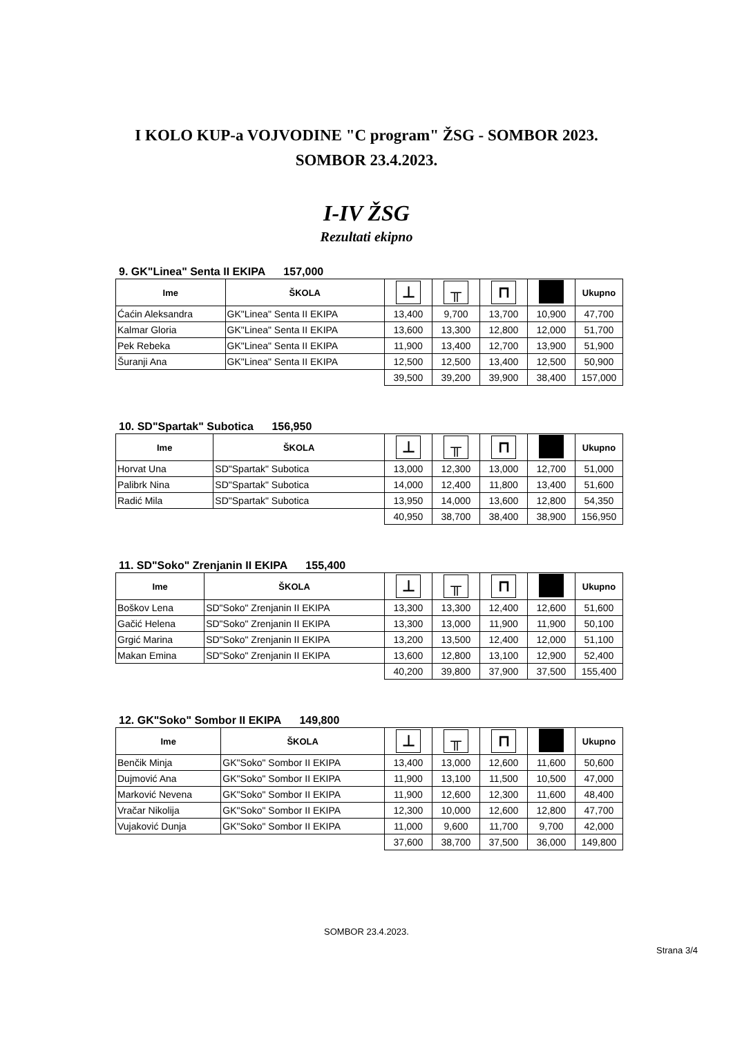I KOLO KUP-a VOJVODINE "C program" ŽSG - SOMBOR 2023.
SOMBOR 23.4.2023.
I-IV ŽSG
Rezultati ekipno
9. GK"Linea" Senta II EKIPA 157,000
| Ime | ŠKOLA | ⊥ | ╥ | ⊓ | | Ukupno |
| --- | --- | --- | --- | --- | --- | --- |
| Ćaćin Aleksandra | GK"Linea" Senta II EKIPA | 13,400 | 9,700 | 13,700 | 10,900 | 47,700 |
| Kalmar Gloria | GK"Linea" Senta II EKIPA | 13,600 | 13,300 | 12,800 | 12,000 | 51,700 |
| Pek Rebeka | GK"Linea" Senta II EKIPA | 11,900 | 13,400 | 12,700 | 13,900 | 51,900 |
| Šuranji Ana | GK"Linea" Senta II EKIPA | 12,500 | 12,500 | 13,400 | 12,500 | 50,900 |
| | | 39,500 | 39,200 | 39,900 | 38,400 | 157,000 |
10. SD"Spartak" Subotica 156,950
| Ime | ŠKOLA | ⊥ | ╥ | ⊓ | | Ukupno |
| --- | --- | --- | --- | --- | --- | --- |
| Horvat Una | SD"Spartak" Subotica | 13,000 | 12,300 | 13,000 | 12,700 | 51,000 |
| Palibrk Nina | SD"Spartak" Subotica | 14,000 | 12,400 | 11,800 | 13,400 | 51,600 |
| Radić Mila | SD"Spartak" Subotica | 13,950 | 14,000 | 13,600 | 12,800 | 54,350 |
| | | 40,950 | 38,700 | 38,400 | 38,900 | 156,950 |
11. SD"Soko" Zrenjanin II EKIPA 155,400
| Ime | ŠKOLA | ⊥ | ╥ | ⊓ | | Ukupno |
| --- | --- | --- | --- | --- | --- | --- |
| Boškov Lena | SD"Soko" Zrenjanin II EKIPA | 13,300 | 13,300 | 12,400 | 12,600 | 51,600 |
| Gačić Helena | SD"Soko" Zrenjanin II EKIPA | 13,300 | 13,000 | 11,900 | 11,900 | 50,100 |
| Grgić Marina | SD"Soko" Zrenjanin II EKIPA | 13,200 | 13,500 | 12,400 | 12,000 | 51,100 |
| Makan Emina | SD"Soko" Zrenjanin II EKIPA | 13,600 | 12,800 | 13,100 | 12,900 | 52,400 |
| | | 40,200 | 39,800 | 37,900 | 37,500 | 155,400 |
12. GK"Soko" Sombor II EKIPA 149,800
| Ime | ŠKOLA | ⊥ | ╥ | ⊓ | | Ukupno |
| --- | --- | --- | --- | --- | --- | --- |
| Benčik Minja | GK"Soko" Sombor II EKIPA | 13,400 | 13,000 | 12,600 | 11,600 | 50,600 |
| Dujmović Ana | GK"Soko" Sombor II EKIPA | 11,900 | 13,100 | 11,500 | 10,500 | 47,000 |
| Marković Nevena | GK"Soko" Sombor II EKIPA | 11,900 | 12,600 | 12,300 | 11,600 | 48,400 |
| Vračar Nikolija | GK"Soko" Sombor II EKIPA | 12,300 | 10,000 | 12,600 | 12,800 | 47,700 |
| Vujaković Dunja | GK"Soko" Sombor II EKIPA | 11,000 | 9,600 | 11,700 | 9,700 | 42,000 |
| | | 37,600 | 38,700 | 37,500 | 36,000 | 149,800 |
SOMBOR 23.4.2023.
Strana 3/4